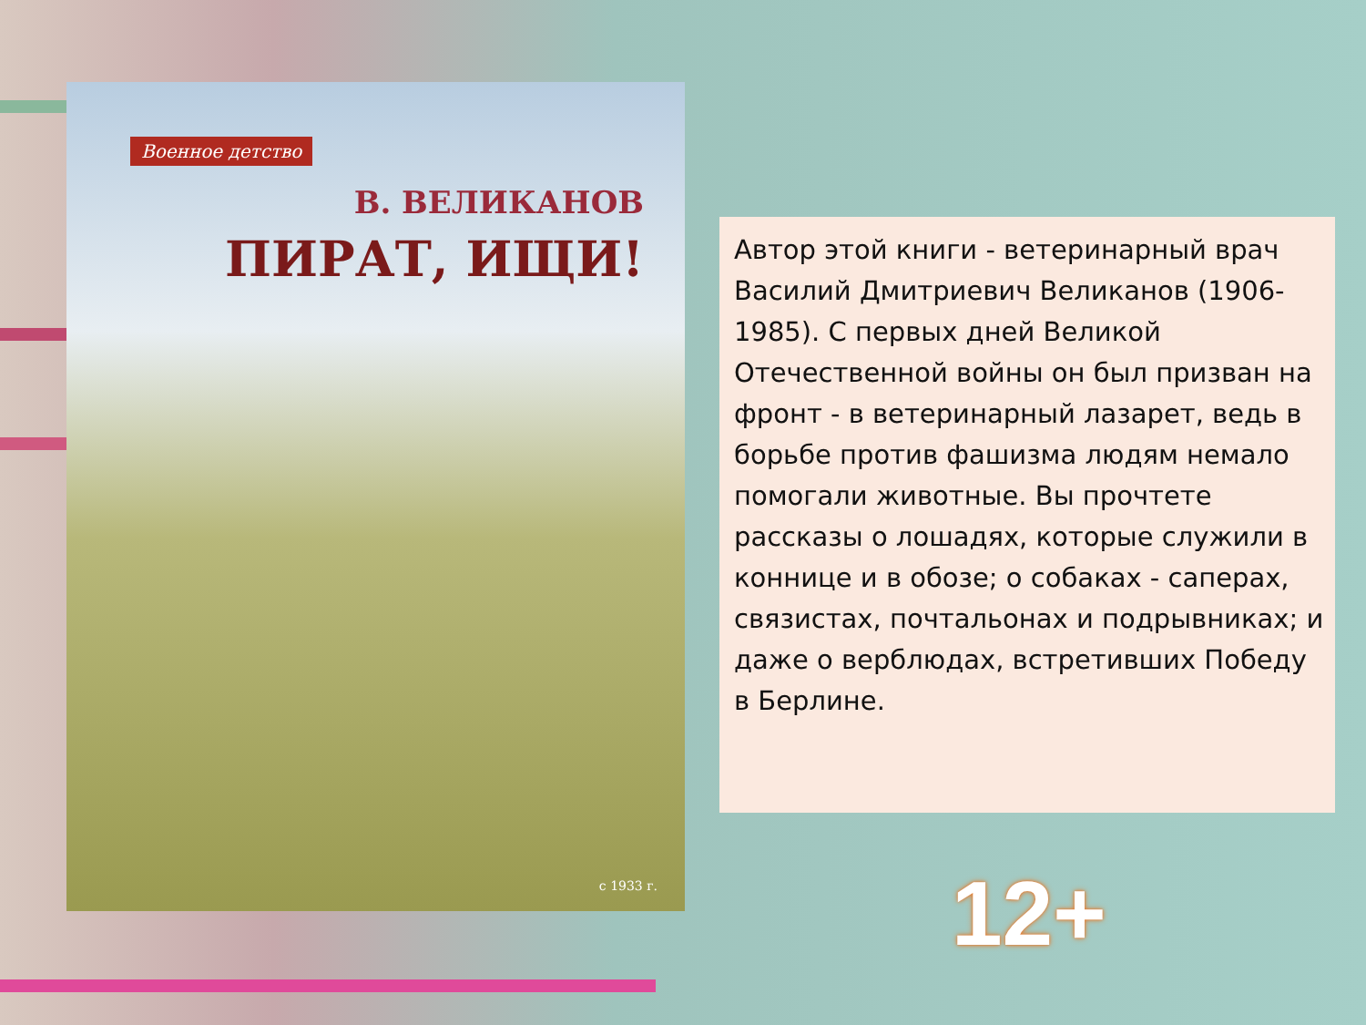Военное детство
В. ВЕЛИКАНОВ
ПИРАТ, ИЩИ!
с 1933 г.
Автор этой книги - ветеринарный врач Василий Дмитриевич Великанов (1906-1985). С первых дней Великой Отечественной войны он был призван на фронт - в ветеринарный лазарет, ведь в борьбе против фашизма людям немало помогали животные. Вы прочтете рассказы о лошадях, которые служили в коннице и в обозе; о собаках - саперах, связистах, почтальонах и подрывниках; и даже о верблюдах, встретивших Победу в Берлине.
12+